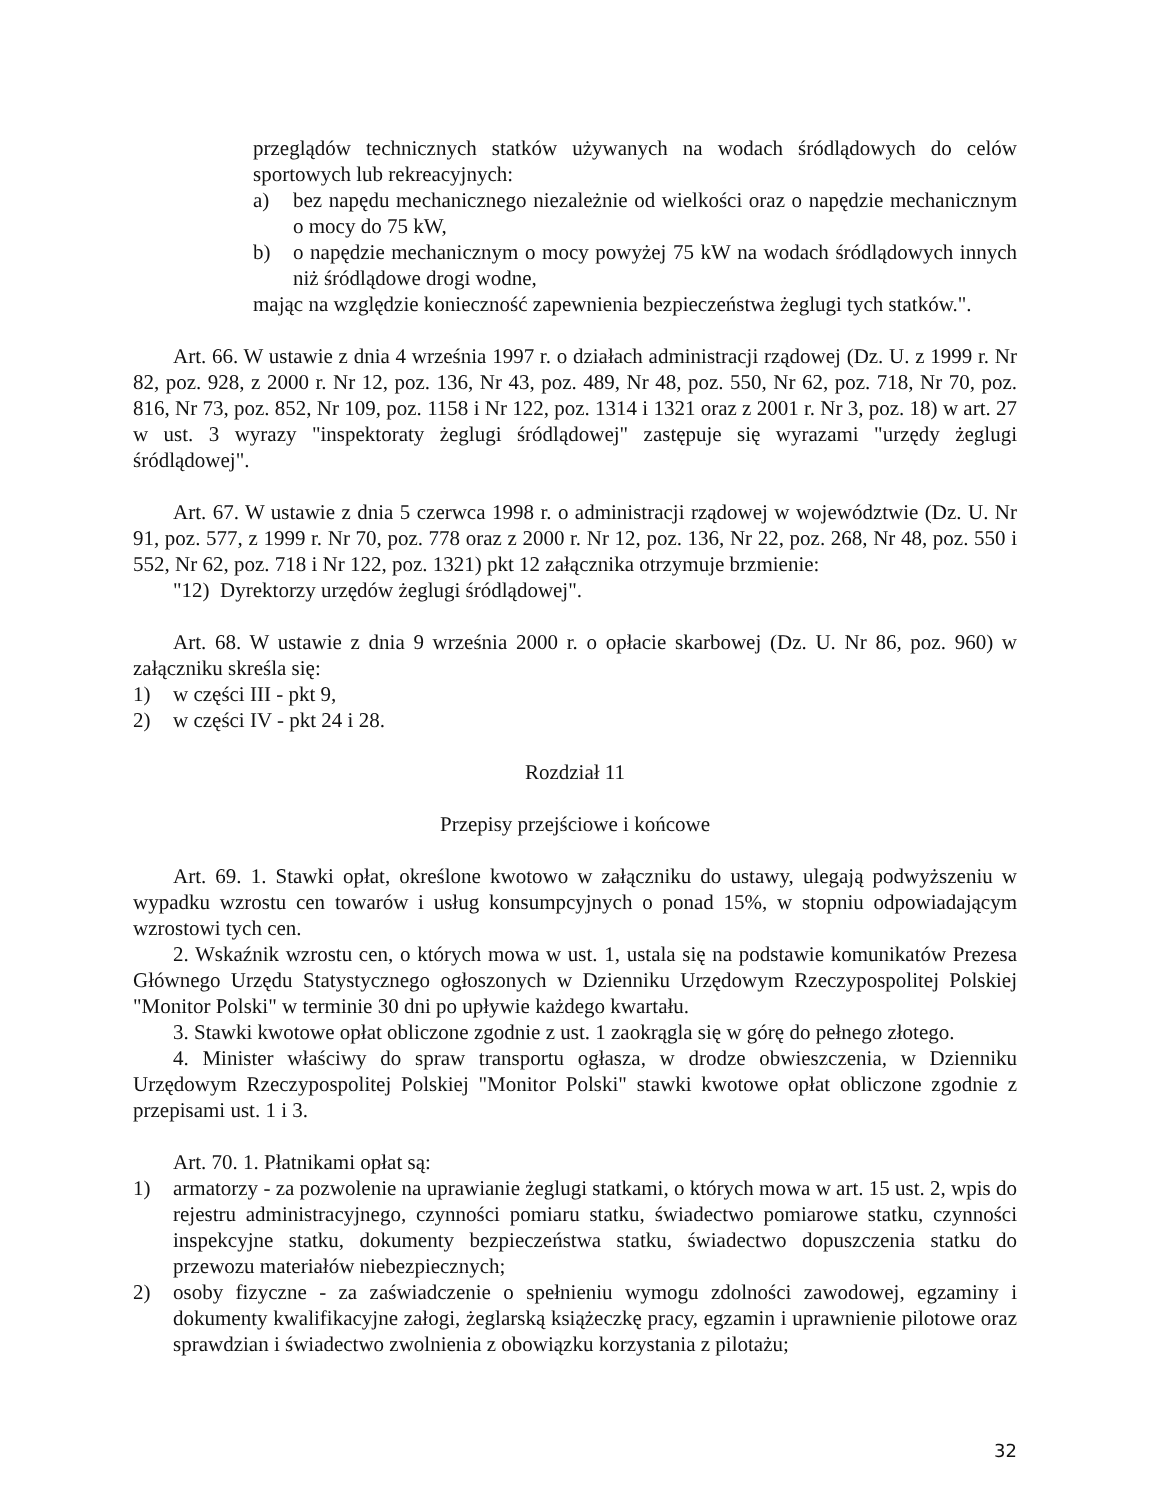przeglądów technicznych statków używanych na wodach śródlądowych do celów sportowych lub rekreacyjnych:
a) bez napędu mechanicznego niezależnie od wielkości oraz o napędzie mechanicznym o mocy do 75 kW,
b) o napędzie mechanicznym o mocy powyżej 75 kW na wodach śródlądowych innych niż śródlądowe drogi wodne,
mając na względzie konieczność zapewnienia bezpieczeństwa żeglugi tych statków.".
Art. 66. W ustawie z dnia 4 września 1997 r. o działach administracji rządowej (Dz. U. z 1999 r. Nr 82, poz. 928, z 2000 r. Nr 12, poz. 136, Nr 43, poz. 489, Nr 48, poz. 550, Nr 62, poz. 718, Nr 70, poz. 816, Nr 73, poz. 852, Nr 109, poz. 1158 i Nr 122, poz. 1314 i 1321 oraz z 2001 r. Nr 3, poz. 18) w art. 27 w ust. 3 wyrazy "inspektoraty żeglugi śródlądowej" zastępuje się wyrazami "urzędy żeglugi śródlądowej".
Art. 67. W ustawie z dnia 5 czerwca 1998 r. o administracji rządowej w województwie (Dz. U. Nr 91, poz. 577, z 1999 r. Nr 70, poz. 778 oraz z 2000 r. Nr 12, poz. 136, Nr 22, poz. 268, Nr 48, poz. 550 i 552, Nr 62, poz. 718 i Nr 122, poz. 1321) pkt 12 załącznika otrzymuje brzmienie:
"12) Dyrektorzy urzędów żeglugi śródlądowej".
Art. 68. W ustawie z dnia 9 września 2000 r. o opłacie skarbowej (Dz. U. Nr 86, poz. 960) w załączniku skreśla się:
1) w części III - pkt 9,
2) w części IV - pkt 24 i 28.
Rozdział 11
Przepisy przejściowe i końcowe
Art. 69. 1. Stawki opłat, określone kwotowo w załączniku do ustawy, ulegają podwyższeniu w wypadku wzrostu cen towarów i usług konsumpcyjnych o ponad 15%, w stopniu odpowiadającym wzrostowi tych cen.
2. Wskaźnik wzrostu cen, o których mowa w ust. 1, ustala się na podstawie komunikatów Prezesa Głównego Urzędu Statystycznego ogłoszonych w Dzienniku Urzędowym Rzeczypospolitej Polskiej "Monitor Polski" w terminie 30 dni po upływie każdego kwartału.
3. Stawki kwotowe opłat obliczone zgodnie z ust. 1 zaokrągla się w górę do pełnego złotego.
4. Minister właściwy do spraw transportu ogłasza, w drodze obwieszczenia, w Dzienniku Urzędowym Rzeczypospolitej Polskiej "Monitor Polski" stawki kwotowe opłat obliczone zgodnie z przepisami ust. 1 i 3.
Art. 70. 1. Płatnikami opłat są:
1) armatorzy - za pozwolenie na uprawianie żeglugi statkami, o których mowa w art. 15 ust. 2, wpis do rejestru administracyjnego, czynności pomiaru statku, świadectwo pomiarowe statku, czynności inspekcyjne statku, dokumenty bezpieczeństwa statku, świadectwo dopuszczenia statku do przewozu materiałów niebezpiecznych;
2) osoby fizyczne - za zaświadczenie o spełnieniu wymogu zdolności zawodowej, egzaminy i dokumenty kwalifikacyjne załogi, żeglarską książeczkę pracy, egzamin i uprawnienie pilotowe oraz sprawdzian i świadectwo zwolnienia z obowiązku korzystania z pilotażu;
32